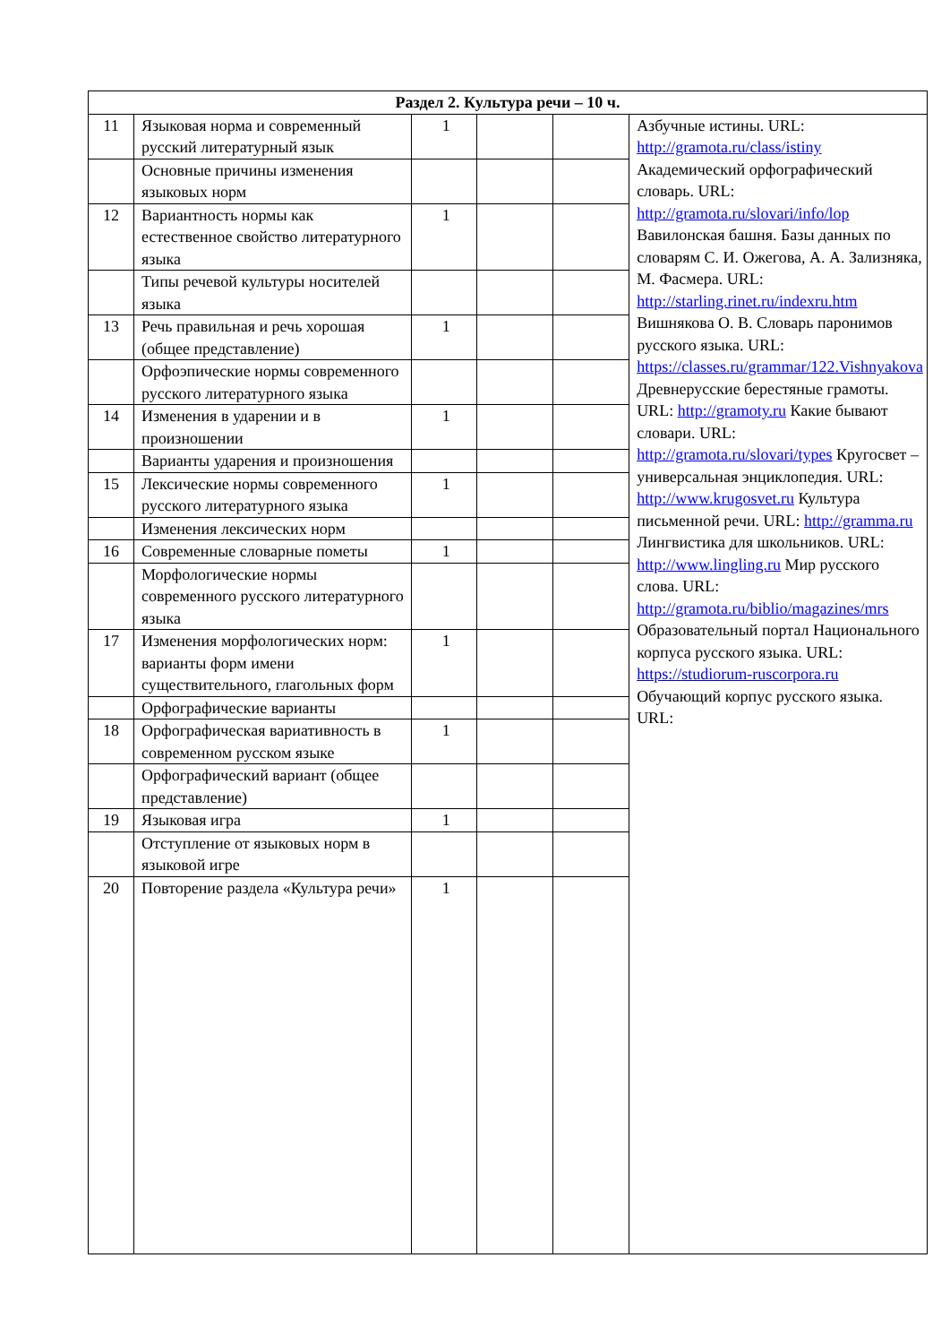| Раздел 2. Культура речи – 10 ч. | | | | | |
| --- | --- | --- | --- | --- | --- |
| 11 | Языковая норма и современный русский литературный язык | 1 | | | Азбучные истины. URL: http://gramota.ru/class/istiny Академический орфографический словарь. URL: http://gramota.ru/slovari/info/lop Вавилонская башня. Базы данных по словарям С. И. Ожегова, А. А. Зализняка, М. Фасмера. URL: http://starling.rinet.ru/indexru.htm Вишнякова О. В. Словарь паронимов русского языка. URL: https://classes.ru/grammar/122.Vishnyakova Древнерусские берестяные грамоты. URL: http://gramoty.ru Какие бывают словари. URL: http://gramota.ru/slovari/types Кругосвет – универсальная энциклопедия. URL: http://www.krugosvet.ru Культура письменной речи. URL: http://gramma.ru Лингвистика для школьников. URL: http://www.lingling.ru Мир русского слова. URL: http://gramota.ru/biblio/magazines/mrs Образовательный портал Национального корпуса русского языка. URL: https://studiorum-ruscorpora.ru Обучающий корпус русского языка. URL: |
| | Основные причины изменения языковых норм | | | | |
| 12 | Вариантность нормы как естественное свойство литературного языка | 1 | | | |
| | Типы речевой культуры носителей языка | | | | |
| 13 | Речь правильная и речь хорошая (общее представление) | 1 | | | |
| | Орфоэпические нормы современного русского литературного языка | | | | |
| 14 | Изменения в ударении и в произношении | 1 | | | |
| | Варианты ударения и произношения | | | | |
| 15 | Лексические нормы современного русского литературного языка | 1 | | | |
| | Изменения лексических норм | | | | |
| 16 | Современные словарные пометы | 1 | | | |
| | Морфологические нормы современного русского литературного языка | | | | |
| 17 | Изменения морфологических норм: варианты форм имени существительного, глагольных форм | 1 | | | |
| | Орфографические варианты | | | | |
| 18 | Орфографическая вариативность в современном русском языке | 1 | | | |
| | Орфографический вариант (общее представление) | | | | |
| 19 | Языковая игра | 1 | | | |
| | Отступление от языковых норм в языковой игре | | | | |
| 20 | Повторение раздела «Культура речи» | 1 | | | |